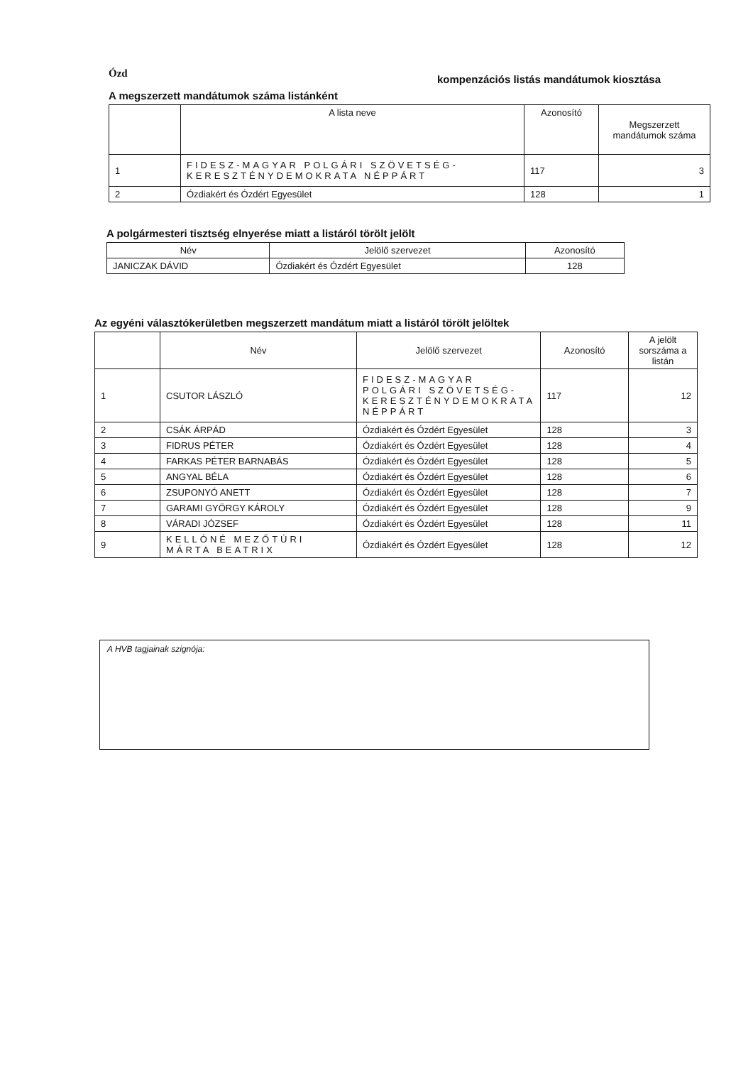Ózd kompenzációs listás mandátumok kiosztása
A megszerzett mandátumok száma listánként
| | A lista neve | Azonosító | Megszerzett mandátumok száma |
| --- | --- | --- | --- |
| 1 | FIDESZ-MAGYAR POLGÁRI SZÖVETSÉG-KERESZTÉNYDEMOKRATA NÉPPÁRT | 117 | 3 |
| 2 | Ózdiakért és Ózdért Egyesület | 128 | 1 |
A polgármesteri tisztség elnyerése miatt a listáról törölt jelölt
| Név | Jelölő szervezet | Azonosító |
| --- | --- | --- |
| JANICZAK DÁVID | Ózdiakért és Ózdért Egyesület | 128 |
Az egyéni választókerületben megszerzett mandátum miatt a listáról törölt jelöltek
| | Név | Jelölő szervezet | Azonosító | A jelölt sorszáma a listán |
| --- | --- | --- | --- | --- |
| 1 | CSUTOR LÁSZLÓ | FIDESZ-MAGYAR POLGÁRI SZÖVETSÉG-KERESZTÉNYDEMOKRATA NÉPPÁRT | 117 | 12 |
| 2 | CSÁK ÁRPÁD | Ózdiakért és Ózdért Egyesület | 128 | 3 |
| 3 | FIDRUS PÉTER | Ózdiakért és Ózdért Egyesület | 128 | 4 |
| 4 | FARKAS PÉTER BARNABÁS | Ózdiakért és Ózdért Egyesület | 128 | 5 |
| 5 | ANGYAL BÉLA | Ózdiakért és Ózdért Egyesület | 128 | 6 |
| 6 | ZSUPONYÓ ANETT | Ózdiakért és Ózdért Egyesület | 128 | 7 |
| 7 | GARAMI GYÖRGY KÁROLY | Ózdiakért és Ózdért Egyesület | 128 | 9 |
| 8 | VÁRADI JÓZSEF | Ózdiakért és Ózdért Egyesület | 128 | 11 |
| 9 | KELLÓNÉ MEZŐTÚRI MÁRTA BEATRIX | Ózdiakért és Ózdért Egyesület | 128 | 12 |
A HVB tagjainak szignója: